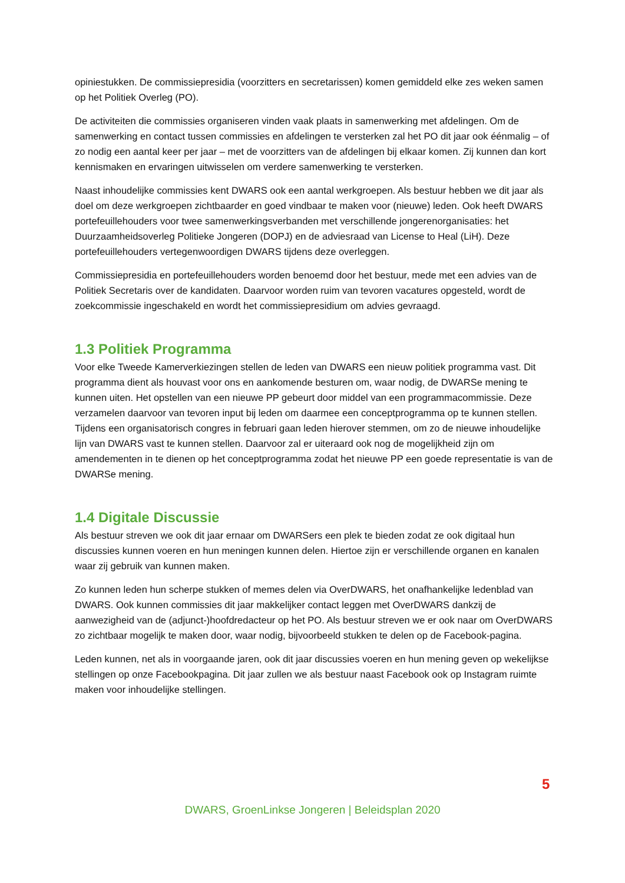opiniestukken. De commissiepresidia (voorzitters en secretarissen) komen gemiddeld elke zes weken samen op het Politiek Overleg (PO).
De activiteiten die commissies organiseren vinden vaak plaats in samenwerking met afdelingen. Om de samenwerking en contact tussen commissies en afdelingen te versterken zal het PO dit jaar ook éénmalig – of zo nodig een aantal keer per jaar – met de voorzitters van de afdelingen bij elkaar komen. Zij kunnen dan kort kennismaken en ervaringen uitwisselen om verdere samenwerking te versterken.
Naast inhoudelijke commissies kent DWARS ook een aantal werkgroepen. Als bestuur hebben we dit jaar als doel om deze werkgroepen zichtbaarder en goed vindbaar te maken voor (nieuwe) leden. Ook heeft DWARS portefeuillehouders voor twee samenwerkingsverbanden met verschillende jongerenorganisaties: het Duurzaamheidsoverleg Politieke Jongeren (DOPJ) en de adviesraad van License to Heal (LiH). Deze portefeuillehouders vertegenwoordigen DWARS tijdens deze overleggen.
Commissiepresidia en portefeuillehouders worden benoemd door het bestuur, mede met een advies van de Politiek Secretaris over de kandidaten. Daarvoor worden ruim van tevoren vacatures opgesteld, wordt de zoekcommissie ingeschakeld en wordt het commissiepresidium om advies gevraagd.
1.3 Politiek Programma
Voor elke Tweede Kamerverkiezingen stellen de leden van DWARS een nieuw politiek programma vast. Dit programma dient als houvast voor ons en aankomende besturen om, waar nodig, de DWARSe mening te kunnen uiten. Het opstellen van een nieuwe PP gebeurt door middel van een programmacommissie. Deze verzamelen daarvoor van tevoren input bij leden om daarmee een conceptprogramma op te kunnen stellen. Tijdens een organisatorisch congres in februari gaan leden hierover stemmen, om zo de nieuwe inhoudelijke lijn van DWARS vast te kunnen stellen. Daarvoor zal er uiteraard ook nog de mogelijkheid zijn om amendementen in te dienen op het conceptprogramma zodat het nieuwe PP een goede representatie is van de DWARSe mening.
1.4 Digitale Discussie
Als bestuur streven we ook dit jaar ernaar om DWARSers een plek te bieden zodat ze ook digitaal hun discussies kunnen voeren en hun meningen kunnen delen. Hiertoe zijn er verschillende organen en kanalen waar zij gebruik van kunnen maken.
Zo kunnen leden hun scherpe stukken of memes delen via OverDWARS, het onafhankelijke ledenblad van DWARS. Ook kunnen commissies dit jaar makkelijker contact leggen met OverDWARS dankzij de aanwezigheid van de (adjunct-)hoofdredacteur op het PO. Als bestuur streven we er ook naar om OverDWARS zo zichtbaar mogelijk te maken door, waar nodig, bijvoorbeeld stukken te delen op de Facebook-pagina.
Leden kunnen, net als in voorgaande jaren, ook dit jaar discussies voeren en hun mening geven op wekelijkse stellingen op onze Facebookpagina. Dit jaar zullen we als bestuur naast Facebook ook op Instagram ruimte maken voor inhoudelijke stellingen.
5
DWARS, GroenLinkse Jongeren | Beleidsplan 2020